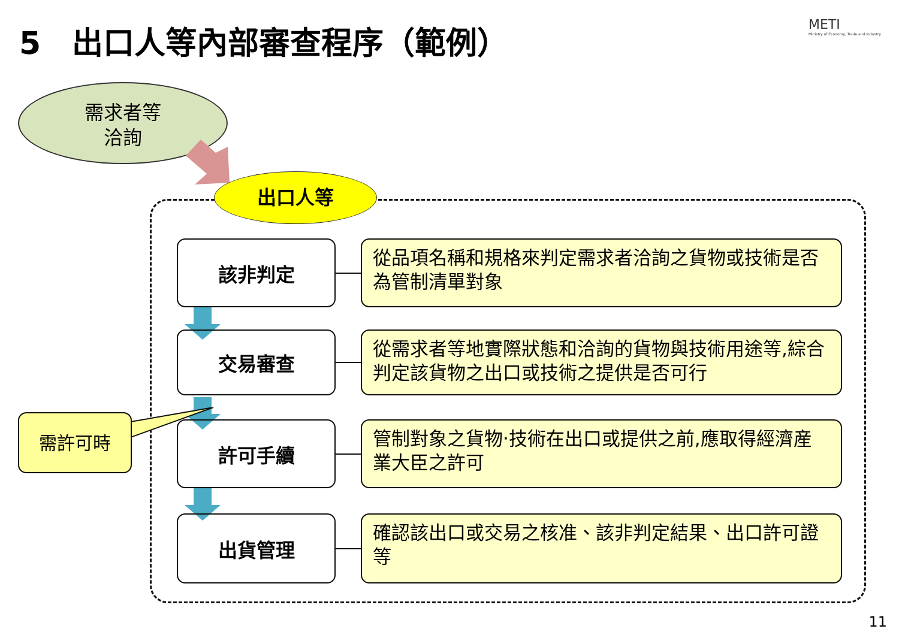5　出口人等內部審查程序（範例）
METI
Ministry of Economy, Trade and Industry
需求者等
洽詢
出口人等
該非判定
從品項名稱和規格來判定需求者洽詢之貨物或技術是否為管制清單對象
交易審查
從需求者等地實際狀態和洽詢的貨物與技術用途等,綜合判定該貨物之出口或技術之提供是否可行
許可手續
管制對象之貨物‧技術在出口或提供之前,應取得經濟産業大臣之許可
出貨管理
確認該出口或交易之核准、該非判定結果、出口許可證等
需許可時
11